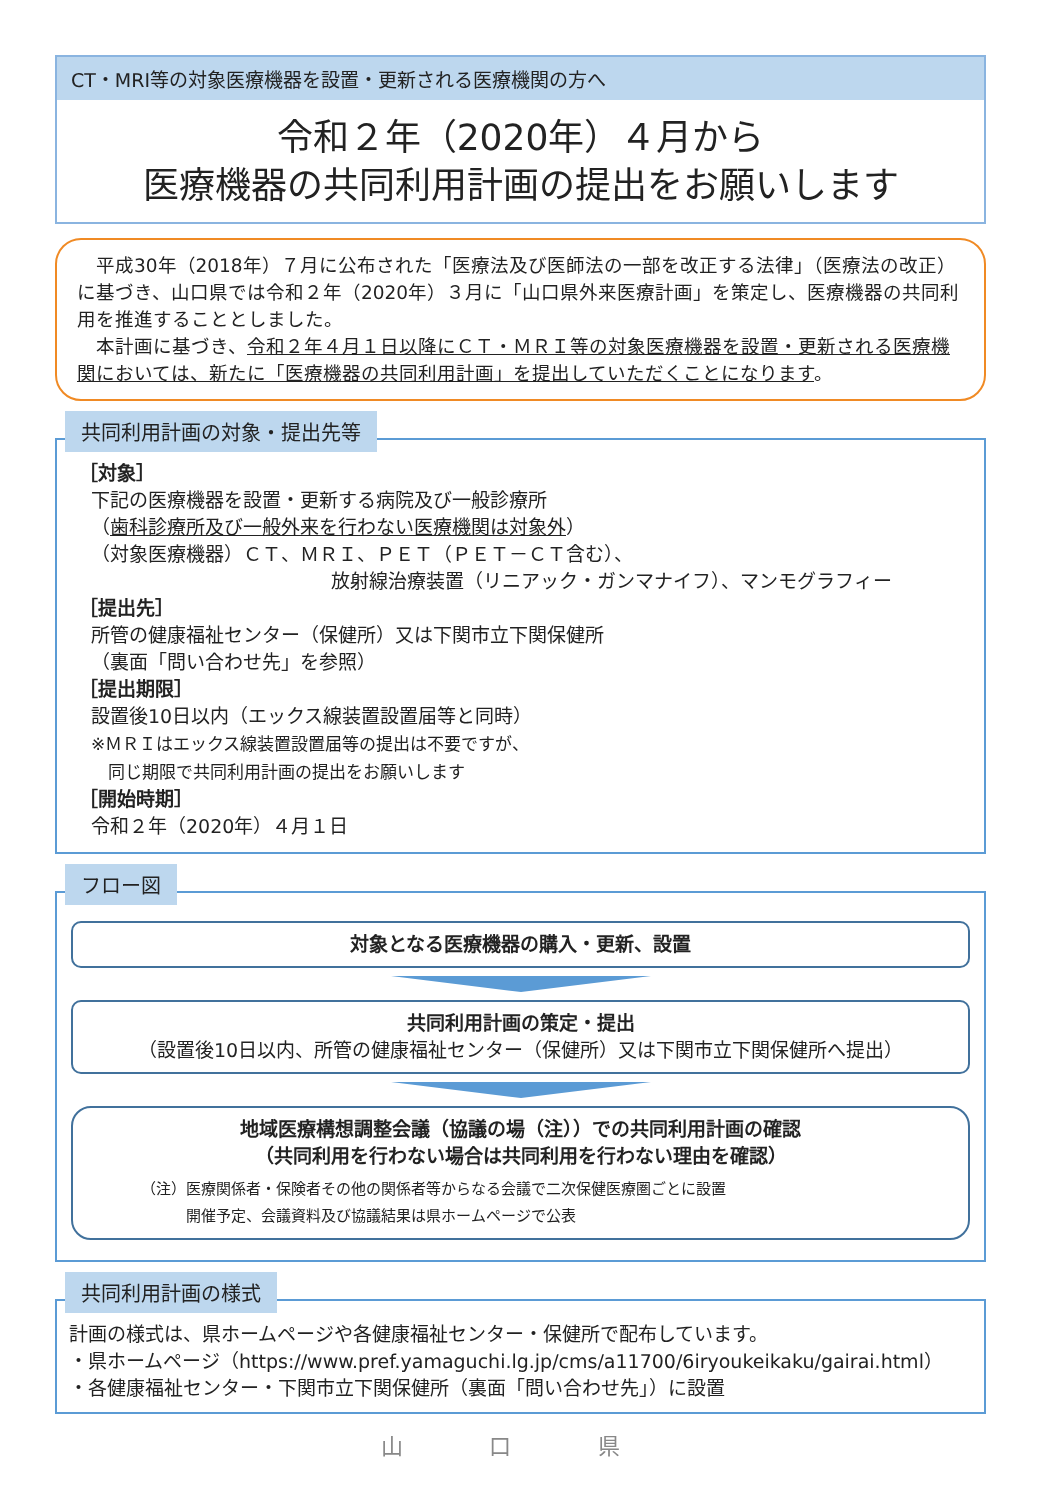CT・MRI等の対象医療機器を設置・更新される医療機関の方へ
令和２年（2020年）４月から
医療機器の共同利用計画の提出をお願いします
　平成30年（2018年）７月に公布された「医療法及び医師法の一部を改正する法律」（医療法の改正）に基づき、山口県では令和２年（2020年）３月に「山口県外来医療計画」を策定し、医療機器の共同利用を推進することとしました。
　本計画に基づき、令和２年４月１日以降にＣＴ・ＭＲＩ等の対象医療機器を設置・更新される医療機関においては、新たに「医療機器の共同利用計画」を提出していただくことになります。
共同利用計画の対象・提出先等
［対象］
下記の医療機器を設置・更新する病院及び一般診療所
（歯科診療所及び一般外来を行わない医療機関は対象外）
（対象医療機器）ＣＴ、ＭＲＩ、ＰＥＴ（ＰＥＴ－ＣＴ含む）、
放射線治療装置（リニアック・ガンマナイフ）、マンモグラフィー
［提出先］
所管の健康福祉センター（保健所）又は下関市立下関保健所
（裏面「問い合わせ先」を参照）
［提出期限］
設置後10日以内（エックス線装置設置届等と同時）
※ＭＲＩはエックス線装置設置届等の提出は不要ですが、
　同じ期限で共同利用計画の提出をお願いします
［開始時期］
令和２年（2020年）４月１日
フロー図
対象となる医療機器の購入・更新、設置
共同利用計画の策定・提出
（設置後10日以内、所管の健康福祉センター（保健所）又は下関市立下関保健所へ提出）
地域医療構想調整会議（協議の場（注））での共同利用計画の確認
（共同利用を行わない場合は共同利用を行わない理由を確認）
（注）医療関係者・保険者その他の関係者等からなる会議で二次保健医療圏ごとに設置
　　　開催予定、会議資料及び協議結果は県ホームページで公表
共同利用計画の様式
計画の様式は、県ホームページや各健康福祉センター・保健所で配布しています。
・県ホームページ（https://www.pref.yamaguchi.lg.jp/cms/a11700/6iryoukeikaku/gairai.html）
・各健康福祉センター・下関市立下関保健所（裏面「問い合わせ先」）に設置
山 口 県